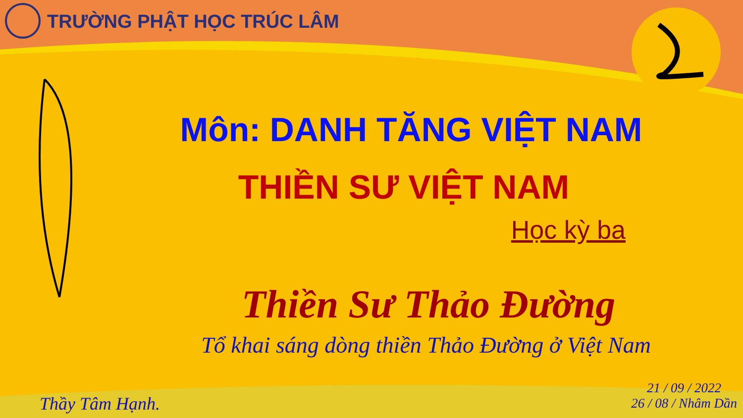TRƯỜNG PHẬT HỌC TRÚC LÂM
Môn: DANH TĂNG VIỆT NAM
THIỀN SƯ VIỆT NAM
Học kỳ ba
Thiền Sư Thảo Đường
Tổ khai sáng dòng thiền Thảo Đường ở Việt Nam
Thầy Tâm Hạnh.
21 / 09 / 2022
26 / 08 / Nhâm Dần